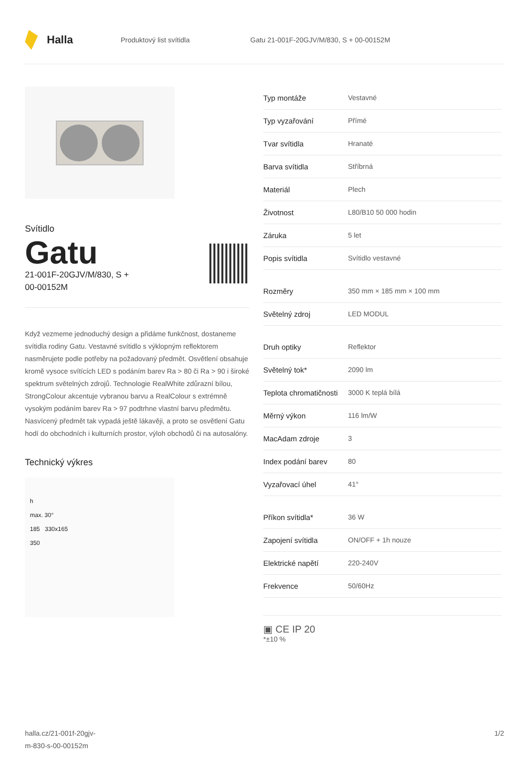Halla
Produktový list svítidla Gatu 21-001F-20GJV/M/830, S + 00-00152M
Svítidlo
Gatu
21-001F-20GJV/M/830, S +
00-00152M
Když vezmeme jednoduchý design a přidáme funkčnost, dostaneme svítidla rodiny Gatu. Vestavné svítidlo s výklopným reflektorem nasměrujete podle potřeby na požadovaný předmět. Osvětlení obsahuje kromě vysoce svítících LED s podáním barev Ra > 80 či Ra > 90 i široké spektrum světelných zdrojů. Technologie RealWhite zdůrazní bílou, StrongColour akcentuje vybranou barvu a RealColour s extrémně vysokým podáním barev Ra > 97 podtrhne vlastní barvu předmětu. Nasvícený předmět tak vypadá ještě lákavěji, a proto se osvětlení Gatu hodí do obchodních i kulturních prostor, výloh obchodů či na autosalóny.
Technický výkres
h
max. 30°
185 330x165
350
| Typ montáže | Vestavné |
| Typ vyzařování | Přímé |
| Tvar svítidla | Hranaté |
| Barva svítidla | Stříbrná |
| Materiál | Plech |
| Životnost | L80/B10 50 000 hodin |
| Záruka | 5 let |
| Popis svítidla | Svítidlo vestavné |
| Rozměry | 350 mm × 185 mm × 100 mm |
| Světelný zdroj | LED MODUL |
| Druh optiky | Reflektor |
| Světelný tok* | 2090 lm |
| Teplota chromatičnosti | 3000 K teplá bílá |
| Měrný výkon | 116 lm/W |
| MacAdam zdroje | 3 |
| Index podání barev | 80 |
| Vyzařovací úhel | 41° |
| Příkon svítidla* | 36 W |
| Zapojení svítidla | ON/OFF + 1h nouze |
| Elektrické napětí | 220-240V |
| Frekvence | 50/60Hz |
▣ CE IP 20
*±10 %
halla.cz/21-001f-20gjv-
m-830-s-00-00152m 1/2